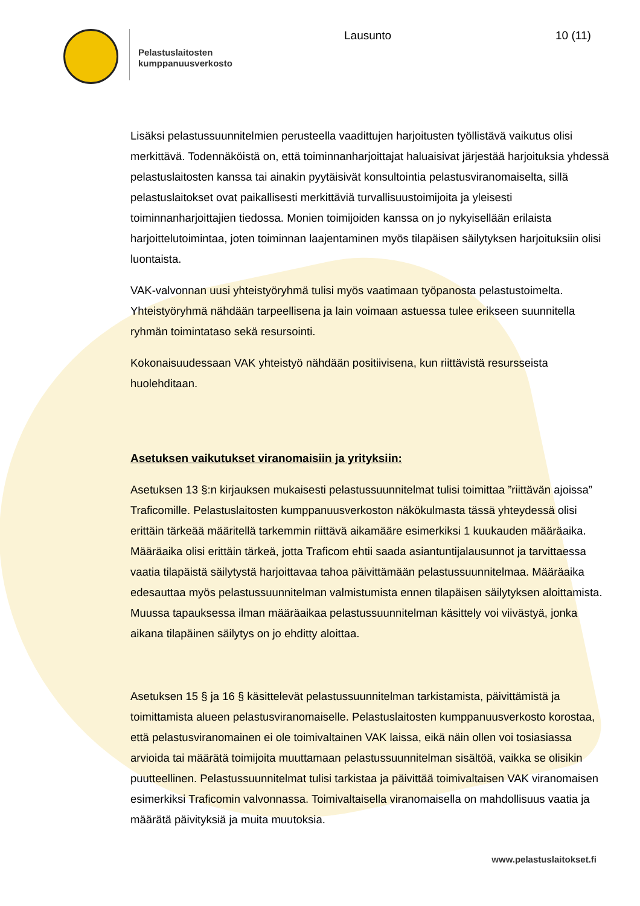Pelastuslaitosten
kumppanuusverkosto
Lausunto 10 (11)
Lisäksi pelastussuunnitelmien perusteella vaadittujen harjoitusten työllistävä vaikutus olisi merkittävä. Todennäköistä on, että toiminnanharjoittajat haluaisivat järjestää harjoituksia yhdessä pelastuslaitosten kanssa tai ainakin pyytäisivät konsultointia pelastusviranomaiselta, sillä pelastuslaitokset ovat paikallisesti merkittäviä turvallisuustoimijoita ja yleisesti toiminnanharjoittajien tiedossa. Monien toimijoiden kanssa on jo nykyisellään erilaista harjoittelutoimintaa, joten toiminnan laajentaminen myös tilapäisen säilytyksen harjoituksiin olisi luontaista.
VAK-valvonnan uusi yhteistyöryhmä tulisi myös vaatimaan työpanosta pelastustoimelta. Yhteistyöryhmä nähdään tarpeellisena ja lain voimaan astuessa tulee erikseen suunnitella ryhmän toimintataso sekä resursointi.
Kokonaisuudessaan VAK yhteistyö nähdään positiivisena, kun riittävistä resursseista huolehditaan.
Asetuksen vaikutukset viranomaisiin ja yrityksiin:
Asetuksen 13 §:n kirjauksen mukaisesti pelastussuunnitelmat tulisi toimittaa ”riittävän ajoissa” Traficomille. Pelastuslaitosten kumppanuusverkoston näkökulmasta tässä yhteydessä olisi erittäin tärkeää määritellä tarkemmin riittävä aikamääre esimerkiksi 1 kuukauden määräaika. Määräaika olisi erittäin tärkeä, jotta Traficom ehtii saada asiantuntijalausunnot ja tarvittaessa vaatia tilapäistä säilytystä harjoittavaa tahoa päivittämään pelastussuunnitelmaa. Määräaika edesauttaa myös pelastussuunnitelman valmistumista ennen tilapäisen säilytyksen aloittamista. Muussa tapauksessa ilman määräaikaa pelastussuunnitelman käsittely voi viivästyä, jonka aikana tilapäinen säilytys on jo ehditty aloittaa.
Asetuksen 15 § ja 16 § käsittelevät pelastussuunnitelman tarkistamista, päivittämistä ja toimittamista alueen pelastusviranomaiselle. Pelastuslaitosten kumppanuusverkosto korostaa, että pelastusviranomainen ei ole toimivaltainen VAK laissa, eikä näin ollen voi tosiasiassa arvioida tai määrätä toimijoita muuttamaan pelastussuunnitelman sisältöä, vaikka se olisikin puutteellinen. Pelastussuunnitelmat tulisi tarkistaa ja päivittää toimivaltaisen VAK viranomaisen esimerkiksi Traficomin valvonnassa. Toimivaltaisella viranomaisella on mahdollisuus vaatia ja määrätä päivityksiä ja muita muutoksia.
www.pelastuslaitokset.fi